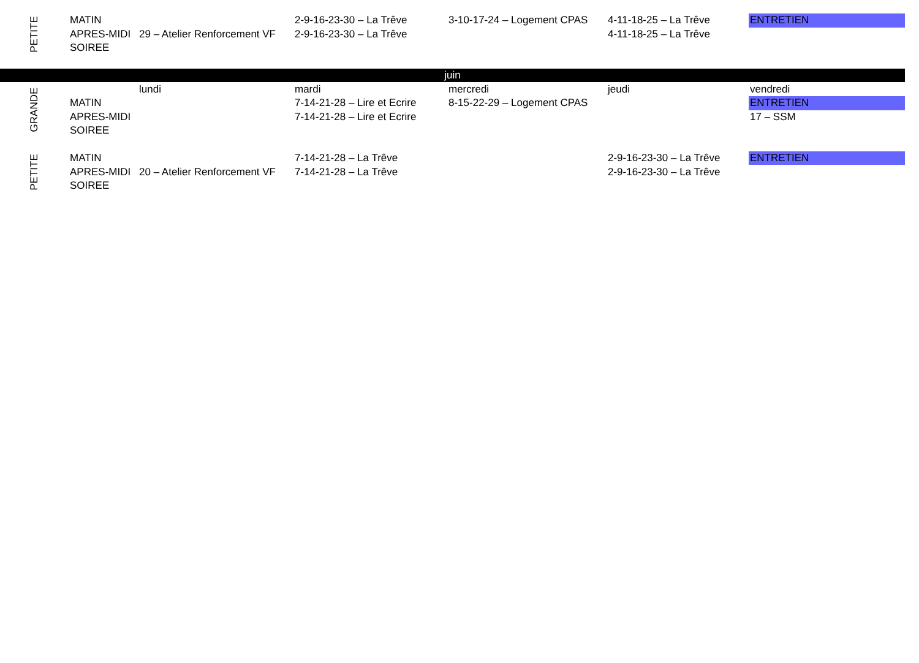| PETITE | MATIN | | 2-9-16-23-30 – La Trêve | 3-10-17-24 – Logement CPAS | 4-11-18-25 – La Trêve | ENTRETIEN |
| | APRES-MIDI | 29 – Atelier Renforcement VF | 2-9-16-23-30 – La Trêve | | 4-11-18-25 – La Trêve | |
| | SOIREE | | | | | |
| juin | | | | | | |
| GRANDE | | lundi | mardi | mercredi | jeudi | vendredi |
| | MATIN | | 7-14-21-28 – Lire et Ecrire | 8-15-22-29 – Logement CPAS | | ENTRETIEN |
| | APRES-MIDI | | 7-14-21-28 – Lire et Ecrire | | | 17 – SSM |
| | SOIREE | | | | | |
| PETITE | MATIN | | 7-14-21-28 – La Trêve | | 2-9-16-23-30 – La Trêve | ENTRETIEN |
| | APRES-MIDI | 20 – Atelier Renforcement VF | 7-14-21-28 – La Trêve | | 2-9-16-23-30 – La Trêve | |
| | SOIREE | | | | | |